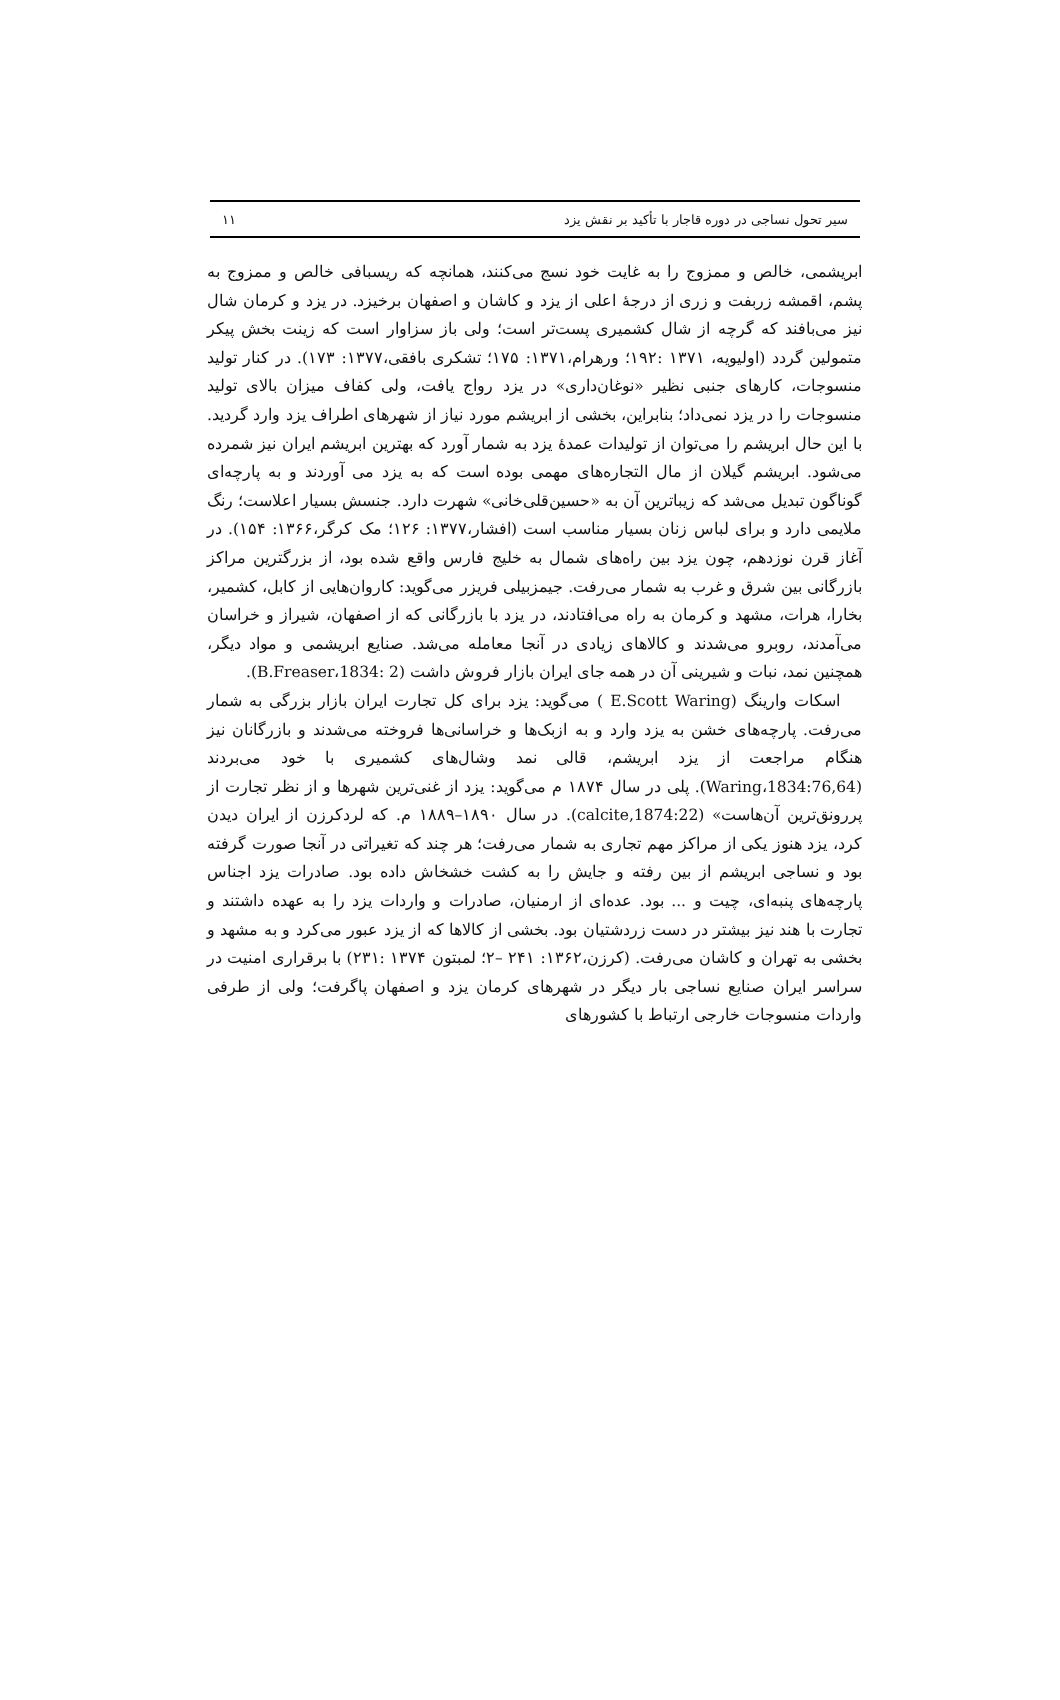سیر تحول نساجی در دوره قاجار با تأکید بر نقش یزد ۱۱
ابریشمی، خالص و ممزوج را به غایت خود نسج می‌کنند، همانچه که ریسبافی خالص و ممزوج به پشم، اقمشه زربفت و زری از درجهٔ اعلی از یزد و کاشان و اصفهان برخیزد. در یزد و کرمان شال نیز می‌بافند که گرچه از شال کشمیری پست‌تر است؛ ولی باز سزاوار است که زینت بخش پیکر متمولین گردد (اولیویه، ۱۳۷۱ :۱۹۲؛ ورهرام،۱۳۷۱: ۱۷۵؛ تشکری بافقی،۱۳۷۷: ۱۷۳). در کنار تولید منسوجات، کارهای جنبی نظیر «نوغان‌داری» در یزد رواج یافت، ولی کفاف میزان بالای تولید منسوجات را در یزد نمی‌داد؛ بنابراین، بخشی از ابریشم مورد نیاز از شهرهای اطراف یزد وارد گردید. با این حال ابریشم را می‌توان از تولیدات عمدهٔ یزد به شمار آورد که بهترین ابریشم ایران نیز شمرده می‌شود. ابریشم گیلان از مال التجاره‌های مهمی بوده است که به یزد می آوردند و به پارچه‌ای گوناگون تبدیل می‌شد که زیباترین آن به «حسین‌قلی‌خانی» شهرت دارد. جنسش بسیار اعلاست؛ رنگ ملایمی دارد و برای لباس زنان بسیار مناسب است (افشار،۱۳۷۷: ۱۲۶؛ مک کرگر،۱۳۶۶: ۱۵۴). در آغاز قرن نوزدهم، چون یزد بین راه‌های شمال به خلیج فارس واقع شده بود، از بزرگترین مراکز بازرگانی بین شرق و غرب به شمار می‌رفت. جیمزبیلی فریزر می‌گوید: کاروان‌هایی از کابل، کشمیر، بخارا، هرات، مشهد و کرمان به راه می‌افتادند، در یزد با بازرگانی که از اصفهان، شیراز و خراسان می‌آمدند، روبرو می‌شدند و کالاهای زیادی در آنجا معامله می‌شد. صنایع ابریشمی و مواد دیگر، همچنین نمد، نبات و شیرینی آن در همه جای ایران بازار فروش داشت (B.Freaser،1834: 2).
اسکات وارینگ (E.Scott Waring ) می‌گوید: یزد برای کل تجارت ایران بازار بزرگی به شمار می‌رفت. پارچه‌های خشن به یزد وارد و به ازبک‌ها و خراسانی‌ها فروخته می‌شدند و بازرگانان نیز هنگام مراجعت از یزد ابریشم، قالی نمد وشال‌های کشمیری با خود می‌بردند (Waring،1834:76,64). پلی در سال ۱۸۷۴ م می‌گوید: یزد از غنی‌ترین شهرها و از نظر تجارت از پررونق‌ترین آن‌هاست» (calcite,1874:22). در سال ۱۸۹۰–۱۸۸۹ م. که لردکرزن از ایران دیدن کرد، یزد هنوز یکی از مراکز مهم تجاری به شمار می‌رفت؛ هر چند که تغیراتی در آنجا صورت گرفته بود و نساجی ابریشم از بین رفته و جایش را به کشت خشخاش داده بود. صادرات یزد اجناس پارچه‌های پنبه‌ای، چیت و ... بود. عده‌ای از ارمنیان، صادرات و واردات یزد را به عهده داشتند و تجارت با هند نیز بیشتر در دست زردشتیان بود. بخشی از کالاها که از یزد عبور می‌کرد و به مشهد و بخشی به تهران و کاشان می‌رفت. (کرزن،۱۳۶۲: ۲۴۱ –۲؛ لمبتون ۱۳۷۴ :۲۳۱) با برقراری امنیت در سراسر ایران صنایع نساجی بار دیگر در شهرهای کرمان یزد و اصفهان پاگرفت؛ ولی از طرفی واردات منسوجات خارجی ارتباط با کشورهای